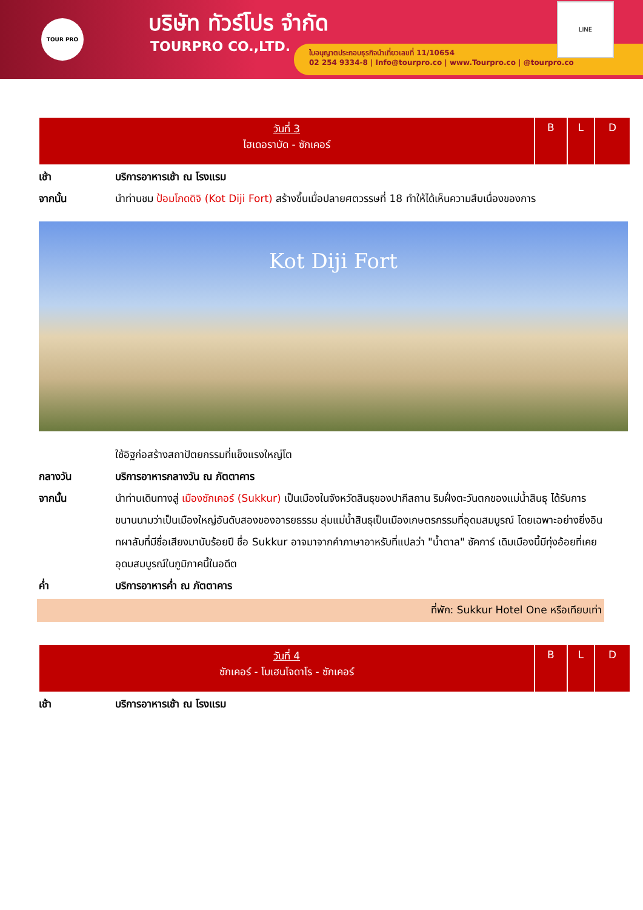TOUR PRO บริษัท ทัวร์โปร จำกัด
TOURPRO CO.,LTD.
ใบอนุญาตประกอบธุรกิจนำเที่ยวเลขที่ 11/10654
02 254 9334-8 | Info@tourpro.co | www.Tourpro.co | @tourpro.co
LINE
| วันที่ 3 ไฮเดอราบัด - ซักเคอร์ | B | L | D |
เช้า บริการอาหารเช้า ณ โรงแรม
จากนั้น นำท่านชม ป้อมโกดดิจิ (Kot Diji Fort) สร้างขึ้นเมื่อปลายศตวรรษที่ 18 ทำให้ได้เห็นความสืบเนื่องของการ
Kot Diji Fort
ใช้อิฐก่อสร้างสถาปัตยกรรมที่แข็งแรงใหญ่โต
กลางวัน บริการอาหารกลางวัน ณ ภัตตาคาร
จากนั้น นำท่านเดินทางสู่ เมืองซักเคอร์ (Sukkur) เป็นเมืองในจังหวัดสินธุของปากีสถาน ริมฝั่งตะวันตกของแม่น้ำสินธุ ได้รับการขนานนามว่าเป็นเมืองใหญ่อันดับสองของอารยธรรม ลุ่มแม่น้ำสินธุเป็นเมืองเกษตรกรรมที่อุดมสมบูรณ์ โดยเฉพาะอย่างยิ่งอินทผาลัมที่มีชื่อเสียงมานับร้อยปี ชื่อ Sukkur อาจมาจากคำภาษาอาหรับที่แปลว่า "น้ำตาล" ซัคการ์ เดิมเมืองนี้มีทุ่งอ้อยที่เคยอุดมสมบูรณ์ในภูมิภาคนี้ในอดีต
ค่ำ บริการอาหารค่ำ ณ ภัตตาคาร
ที่พัก: Sukkur Hotel One หรือเทียบเท่า
| วันที่ 4 ซักเคอร์ - โมเฮนโจดาโร - ซักเคอร์ | B | L | D |
เช้า บริการอาหารเช้า ณ โรงแรม